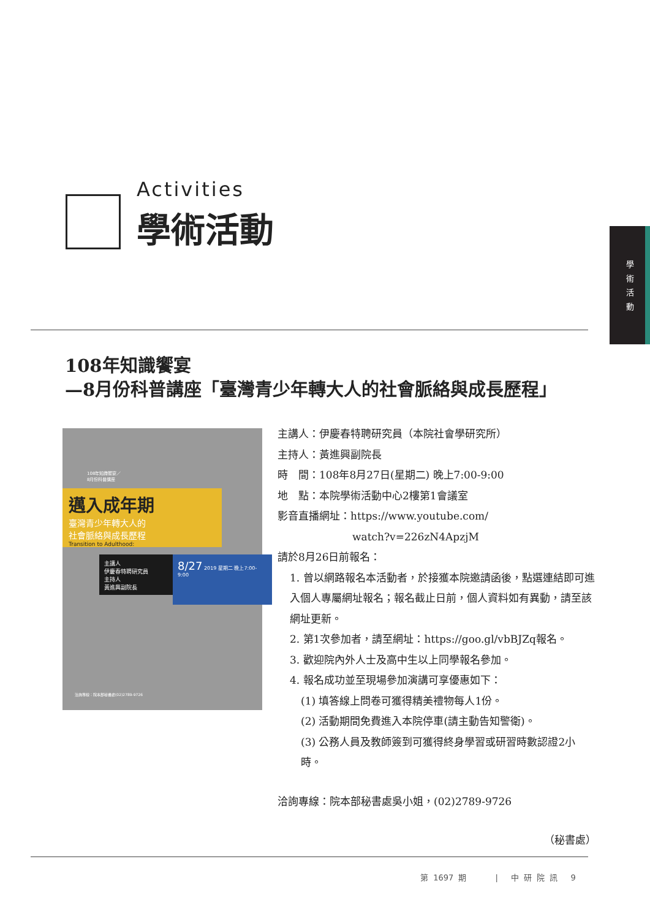學 術 活 動
Activities
學術活動
108年知識饗宴
—8月份科普講座「臺灣青少年轉大人的社會脈絡與成長歷程」
108年知識饗宴／
8月份科普講座
邁入成年期
臺灣青少年轉大人的
社會脈絡與成長歷程
Transition to Adulthood:
主講人
伊慶春特聘研究員
主持人
黃進興副院長
8/27 2019 星期二 晚上7:00-9:00
洽詢專線：院本部秘書處(02)2789-9726
主講人：伊慶春特聘研究員（本院社會學研究所）
主持人：黃進興副院長
時　間：108年8月27日(星期二) 晚上7:00-9:00
地　點：本院學術活動中心2樓第1會議室
影音直播網址：https://www.youtube.com/
watch?v=226zN4ApzjM
請於8月26日前報名：
1. 曾以網路報名本活動者，於接獲本院邀請函後，點選連結即可進入個人專屬網址報名；報名截止日前，個人資料如有異動，請至該網址更新。
2. 第1次參加者，請至網址：https://goo.gl/vbBJZq報名。
3. 歡迎院內外人士及高中生以上同學報名參加。
4. 報名成功並至現場參加演講可享優惠如下：
(1) 填答線上問卷可獲得精美禮物每人1份。
(2) 活動期間免費進入本院停車(請主動告知警衛)。
(3) 公務人員及教師簽到可獲得終身學習或研習時數認證2小時。
洽詢專線：院本部秘書處吳小姐，(02)2789-9726
（秘書處）
第 1697 期 　　　| 　中 研 院 訊 　9